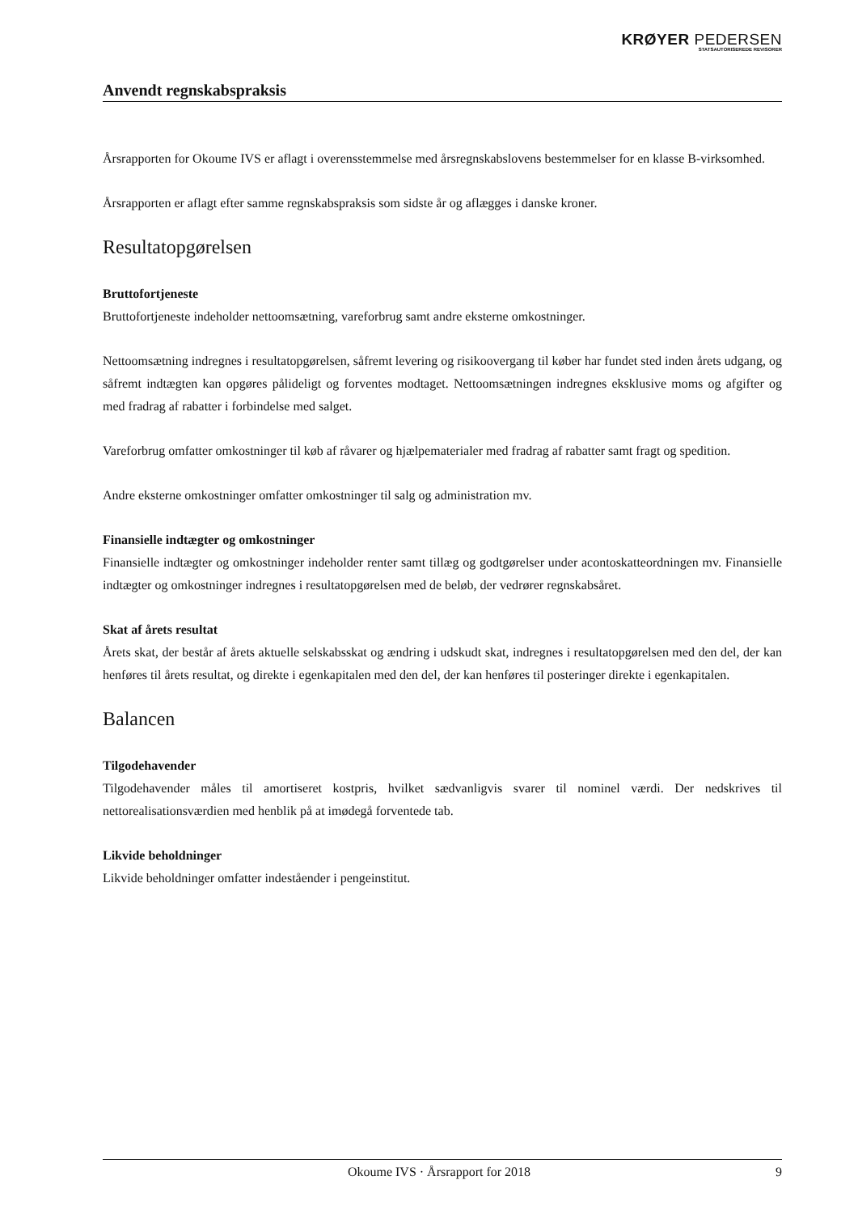KRØYER PEDERSEN
STATSAUTORISEREDE REVISORER
Anvendt regnskabspraksis
Årsrapporten for Okoume IVS er aflagt i overensstemmelse med årsregnskabslovens bestemmelser for en klasse B-virksomhed.
Årsrapporten er aflagt efter samme regnskabspraksis som sidste år og aflægges i danske kroner.
Resultatopgørelsen
Bruttofortjeneste
Bruttofortjeneste indeholder nettoomsætning, vareforbrug samt andre eksterne omkostninger.
Nettoomsætning indregnes i resultatopgørelsen, såfremt levering og risikoovergang til køber har fundet sted inden årets udgang, og såfremt indtægten kan opgøres pålideligt og forventes modtaget. Nettoomsætningen indregnes eksklusive moms og afgifter og med fradrag af rabatter i forbindelse med salget.
Vareforbrug omfatter omkostninger til køb af råvarer og hjælpematerialer med fradrag af rabatter samt fragt og spedition.
Andre eksterne omkostninger omfatter omkostninger til salg og administration mv.
Finansielle indtægter og omkostninger
Finansielle indtægter og omkostninger indeholder renter samt tillæg og godtgørelser under acontoskatteordningen mv. Finansielle indtægter og omkostninger indregnes i resultatopgørelsen med de beløb, der vedrører regnskabsåret.
Skat af årets resultat
Årets skat, der består af årets aktuelle selskabsskat og ændring i udskudt skat, indregnes i resultatopgørelsen med den del, der kan henføres til årets resultat, og direkte i egenkapitalen med den del, der kan henføres til posteringer direkte i egenkapitalen.
Balancen
Tilgodehavender
Tilgodehavender måles til amortiseret kostpris, hvilket sædvanligvis svarer til nominel værdi. Der nedskrives til nettorealisationsværdien med henblik på at imødegå forventede tab.
Likvide beholdninger
Likvide beholdninger omfatter indeståender i pengeinstitut.
Okoume IVS · Årsrapport for 2018 9